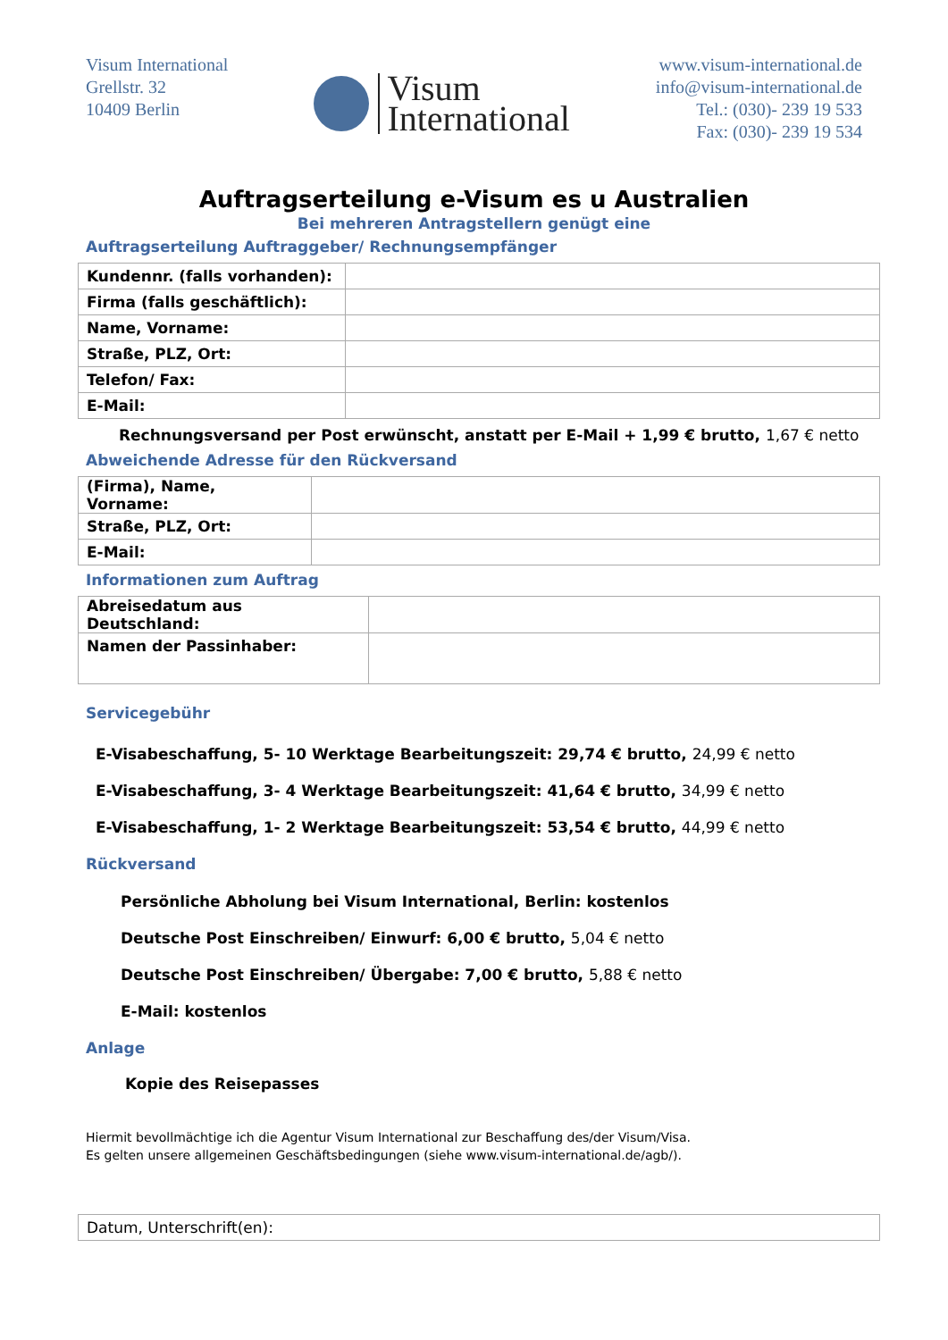Visum International
Grellstr. 32
10409 Berlin
Visum
International
www.visum-international.de
info@visum-international.de
Tel.: (030)- 239 19 533
Fax: (030)- 239 19 534
Auftragserteilung e-Visum es u Australien
Bei mehreren Antragstellern genügt eine
Auftragserteilung Auftraggeber/ Rechnungsempfänger
| Kundennr. (falls vorhanden): | |
| Firma (falls geschäftlich): | |
| Name, Vorname: | |
| Straße, PLZ, Ort: | |
| Telefon/ Fax: | |
| E-Mail: | |
Rechnungsversand per Post erwünscht, anstatt per E-Mail + 1,99 € brutto, 1,67 € netto
Abweichende Adresse für den Rückversand
| (Firma), Name, Vorname: | |
| Straße, PLZ, Ort: | |
| E-Mail: | |
Informationen zum Auftrag
| Abreisedatum aus Deutschland: | |
| Namen der Passinhaber: | |
Servicegebühr
E-Visabeschaffung, 5- 10 Werktage Bearbeitungszeit: 29,74 € brutto, 24,99 € netto
E-Visabeschaffung, 3- 4 Werktage Bearbeitungszeit: 41,64 € brutto, 34,99 € netto
E-Visabeschaffung, 1- 2 Werktage Bearbeitungszeit: 53,54 € brutto, 44,99 € netto
Rückversand
Persönliche Abholung bei Visum International, Berlin: kostenlos
Deutsche Post Einschreiben/ Einwurf: 6,00 € brutto, 5,04 € netto
Deutsche Post Einschreiben/ Übergabe: 7,00 € brutto, 5,88 € netto
E-Mail: kostenlos
Anlage
Kopie des Reisepasses
Hiermit bevollmächtige ich die Agentur Visum International zur Beschaffung des/der Visum/Visa.
Es gelten unsere allgemeinen Geschäftsbedingungen (siehe www.visum-international.de/agb/).
| Datum, Unterschrift(en): |